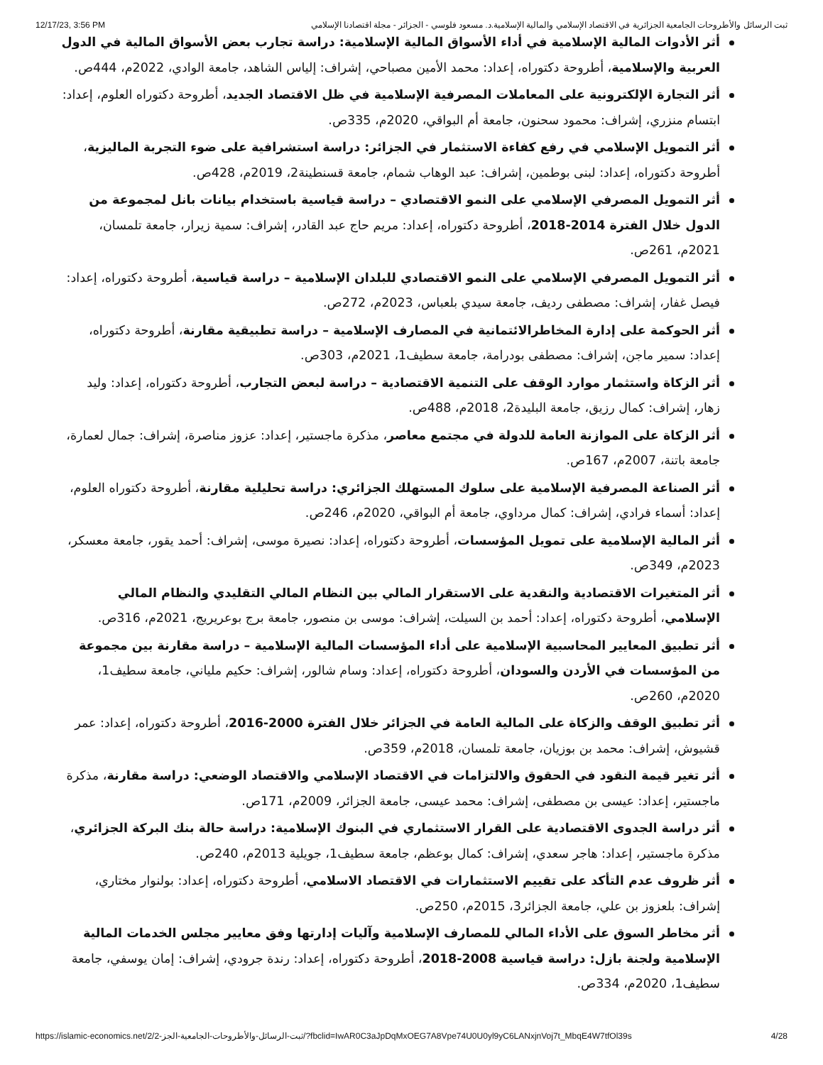12/17/23, 3:56 PM ثبت الرسائل والأطروحات الجامعية الجزائرية في الاقتصاد الإسلامي والمالية الإسلامية.د. مسعود فلوسي - الجزائر - مجلة اقتصادنا الإسلامي
أثر الأدوات المالية الإسلامية في أداء الأسواق المالية الإسلامية: دراسة تجارب بعض الأسواق المالية في الدول العربية والإسلامية، أطروحة دكتوراه، إعداد: محمد الأمين مصباحي، إشراف: إلياس الشاهد، جامعة الوادي، 2022م، 444ص.
أثر التجارة الإلكترونية على المعاملات المصرفية الإسلامية في ظل الاقتصاد الجديد، أطروحة دكتوراه العلوم، إعداد: ابتسام منزري، إشراف: محمود سحنون، جامعة أم البواقي، 2020م، 335ص.
أثر التمويل الإسلامي في رفع كفاءة الاستثمار في الجزائر: دراسة استشرافية على ضوء التجربة الماليزية، أطروحة دكتوراه، إعداد: لبنى بوطمين، إشراف: عبد الوهاب شمام، جامعة قسنطينة2، 2019م، 428ص.
أثر التمويل المصرفي الإسلامي على النمو الاقتصادي – دراسة قياسية باستخدام بيانات بانل لمجموعة من الدول خلال الفترة 2014-2018، أطروحة دكتوراه، إعداد: مريم حاج عبد القادر، إشراف: سمية زيرار، جامعة تلمسان، 2021م، 261ص.
أثر التمويل المصرفي الإسلامي على النمو الاقتصادي للبلدان الإسلامية – دراسة قياسية، أطروحة دكتوراه، إعداد: فيصل غفار، إشراف: مصطفى رديف، جامعة سيدي بلعباس، 2023م، 272ص.
أثر الحوكمة على إدارة المخاطرالائتمانية في المصارف الإسلامية – دراسة تطبيقية مقارنة، أطروحة دكتوراه، إعداد: سمير ماجن، إشراف: مصطفى بودرامة، جامعة سطيف1، 2021م، 303ص.
أثر الزكاة واستثمار موارد الوقف على التنمية الاقتصادية – دراسة لبعض التجارب، أطروحة دكتوراه، إعداد: وليد زهار، إشراف: كمال رزيق، جامعة البليدة2، 2018م، 488ص.
أثر الزكاة على الموازنة العامة للدولة في مجتمع معاصر، مذكرة ماجستير، إعداد: عزوز مناصرة، إشراف: جمال لعمارة، جامعة باتنة، 2007م، 167ص.
أثر الصناعة المصرفية الإسلامية على سلوك المستهلك الجزائري: دراسة تحليلية مقارنة، أطروحة دكتوراه العلوم، إعداد: أسماء فرادي، إشراف: كمال مرداوي، جامعة أم البواقي، 2020م، 246ص.
أثر المالية الإسلامية على تمويل المؤسسات، أطروحة دكتوراه، إعداد: نصيرة موسى، إشراف: أحمد يقور، جامعة معسكر، 2023م، 349ص.
أثر المتغيرات الاقتصادية والنقدية على الاستقرار المالي بين النظام المالي التقليدي والنظام المالي الإسلامي، أطروحة دكتوراه، إعداد: أحمد بن السيلت، إشراف: موسى بن منصور، جامعة برج بوعريريج، 2021م، 316ص.
أثر تطبيق المعايير المحاسبية الإسلامية على أداء المؤسسات المالية الإسلامية – دراسة مقارنة بين مجموعة من المؤسسات في الأردن والسودان، أطروحة دكتوراه، إعداد: وسام شالور، إشراف: حكيم ملياني، جامعة سطيف1، 2020م، 260ص.
أثر تطبيق الوقف والزكاة على المالية العامة في الجزائر خلال الفترة 2000-2016، أطروحة دكتوراه، إعداد: عمر قشيوش، إشراف: محمد بن بوزيان، جامعة تلمسان، 2018م، 359ص.
أثر تغير قيمة النقود في الحقوق والالتزامات في الاقتصاد الإسلامي والاقتصاد الوضعي: دراسة مقارنة، مذكرة ماجستير، إعداد: عيسى بن مصطفى، إشراف: محمد عيسى، جامعة الجزائر، 2009م، 171ص.
أثر دراسة الجدوى الاقتصادية على القرار الاستثماري في البنوك الإسلامية: دراسة حالة بنك البركة الجزائري، مذكرة ماجستير، إعداد: هاجر سعدي، إشراف: كمال بوعظم، جامعة سطيف1، جويلية 2013م، 240ص.
أثر ظروف عدم التأكد على تقييم الاستثمارات في الاقتصاد الاسلامي، أطروحة دكتوراه، إعداد: بولنوار مختاري، إشراف: بلعزوز بن علي، جامعة الجزائر3، 2015م، 250ص.
أثر مخاطر السوق على الأداء المالي للمصارف الإسلامية وآليات إدارتها وفق معايير مجلس الخدمات المالية الإسلامية ولجنة بازل: دراسة قياسية 2008-2018، أطروحة دكتوراه، إعداد: رندة جرودي، إشراف: إمان يوسفي، جامعة سطيف1، 2020م، 334ص.
https://islamic-economics.net/2/ثبت-الرسائل-والأطروحات-الجامعية-الجز-2/?fbclid=IwAR0C3aJpDqMxOEG7A8Vpe74U0U0yl9yC6LANxjnVoj7t_MbqE4W7tfOl39s 4/28